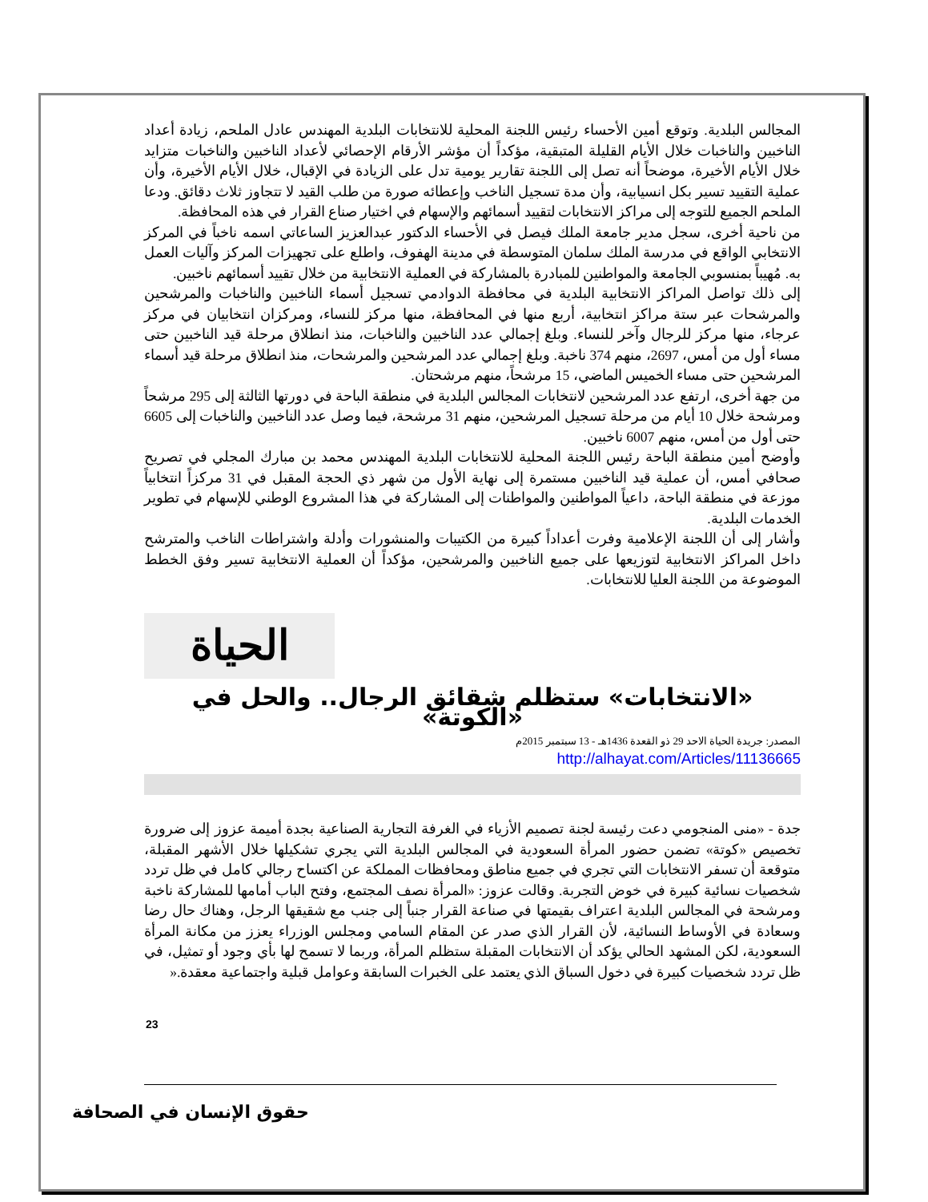المجالس البلدية. وتوقع أمين الأحساء رئيس اللجنة المحلية للانتخابات البلدية المهندس عادل الملحم، زيادة أعداد الناخبين والناخبات خلال الأيام القليلة المتبقية، مؤكداً أن مؤشر الأرقام الإحصائي لأعداد الناخبين والناخبات متزايد خلال الأيام الأخيرة، موضحاً أنه تصل إلى اللجنة تقارير يومية تدل على الزيادة في الإقبال، خلال الأيام الأخيرة، وأن عملية التقييد تسير بكل انسيابية، وأن مدة تسجيل الناخب وإعطائه صورة من طلب القيد لا تتجاوز ثلاث دقائق. ودعا الملحم الجميع للتوجه إلى مراكز الانتخابات لتقييد أسمائهم والإسهام في اختيار صناع القرار في هذه المحافظة.
من ناحية أخرى، سجل مدير جامعة الملك فيصل في الأحساء الدكتور عبدالعزيز الساعاتي اسمه ناخباً في المركز الانتخابي الواقع في مدرسة الملك سلمان المتوسطة في مدينة الهفوف، واطلع على تجهيزات المركز وآليات العمل به. مُهيباً بمنسوبي الجامعة والمواطنين للمبادرة بالمشاركة في العملية الانتخابية من خلال تقييد أسمائهم ناخبين.
إلى ذلك تواصل المراكز الانتخابية البلدية في محافظة الدوادمي تسجيل أسماء الناخبين والناخبات والمرشحين والمرشحات عبر ستة مراكز انتخابية، أربع منها في المحافظة، منها مركز للنساء، ومركزان انتخابيان في مركز عرجاء، منها مركز للرجال وآخر للنساء. وبلغ إجمالي عدد الناخبين والناخبات، منذ انطلاق مرحلة قيد الناخبين حتى مساء أول من أمس، 2697، منهم 374 ناخبة. وبلغ إجمالي عدد المرشحين والمرشحات، منذ انطلاق مرحلة قيد أسماء المرشحين حتى مساء الخميس الماضي، 15 مرشحاً، منهم مرشحتان.
من جهة أخرى، ارتفع عدد المرشحين لانتخابات المجالس البلدية في منطقة الباحة في دورتها الثالثة إلى 295 مرشحاً ومرشحة خلال 10 أيام من مرحلة تسجيل المرشحين، منهم 31 مرشحة، فيما وصل عدد الناخبين والناخبات إلى 6605 حتى أول من أمس، منهم 6007 ناخبين.
وأوضح أمين منطقة الباحة رئيس اللجنة المحلية للانتخابات البلدية المهندس محمد بن مبارك المجلي في تصريح صحافي أمس، أن عملية قيد الناخبين مستمرة إلى نهاية الأول من شهر ذي الحجة المقبل في 31 مركزاً انتخابياً موزعة في منطقة الباحة، داعياً المواطنين والمواطنات إلى المشاركة في هذا المشروع الوطني للإسهام في تطوير الخدمات البلدية.
وأشار إلى أن اللجنة الإعلامية وفرت أعداداً كبيرة من الكتيبات والمنشورات وأدلة واشتراطات الناخب والمترشح داخل المراكز الانتخابية لتوزيعها على جميع الناخبين والمرشحين، مؤكداً أن العملية الانتخابية تسير وفق الخطط الموضوعة من اللجنة العليا للانتخابات.
الحياة
«الانتخابات» ستظلم شقائق الرجال.. والحل في «الكوتة»
المصدر: جريدة الحياة الاحد 29 ذو القعدة 1436هـ - 13 سبتمبر 2015م
http://alhayat.com/Articles/11136665
جدة - «منى المنجومي دعت رئيسة لجنة تصميم الأزياء في الغرفة التجارية الصناعية بجدة أميمة عزوز إلى ضرورة تخصيص «كوتة» تضمن حضور المرأة السعودية في المجالس البلدية التي يجري تشكيلها خلال الأشهر المقبلة، متوقعة أن تسفر الانتخابات التي تجري في جميع مناطق ومحافظات المملكة عن اكتساح رجالي كامل في ظل تردد شخصيات نسائية كبيرة في خوض التجربة. وقالت عزوز: «المرأة نصف المجتمع، وفتح الباب أمامها للمشاركة ناخبة ومرشحة في المجالس البلدية اعتراف بقيمتها في صناعة القرار جنباً إلى جنب مع شقيقها الرجل، وهناك حال رضا وسعادة في الأوساط النسائية، لأن القرار الذي صدر عن المقام السامي ومجلس الوزراء يعزز من مكانة المرأة السعودية، لكن المشهد الحالي يؤكد أن الانتخابات المقبلة ستظلم المرأة، وربما لا تسمح لها بأي وجود أو تمثيل، في ظل تردد شخصيات كبيرة في دخول السباق الذي يعتمد على الخبرات السابقة وعوامل قبلية واجتماعية معقدة.«
23
حقوق الإنسان في الصحافة